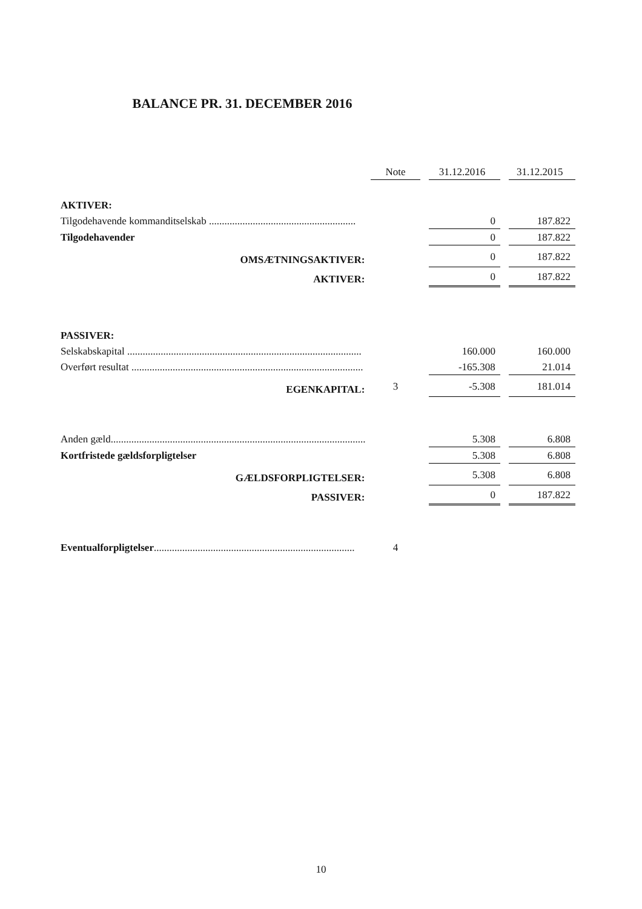BALANCE PR. 31. DECEMBER 2016
| | Note | | 31.12.2016 | | 31.12.2015 |
| AKTIVER: | | | | | |
| Tilgodehavende kommanditselskab ......................................................... | | | 0 | | 187.822 |
| Tilgodehavender | | | 0 | | 187.822 |
| OMSÆTNINGSAKTIVER: | | | 0 | | 187.822 |
| AKTIVER: | | | 0 | | 187.822 |
| PASSIVER: | | | | | |
| Selskabskapital ........................................................................................... | | | 160.000 | | 160.000 |
| Overført resultat .......................................................................................... | | | -165.308 | | 21.014 |
| EGENKAPITAL: | 3 | | -5.308 | | 181.014 |
| Anden gæld................................................................................................... | | | 5.308 | | 6.808 |
| Kortfristede gældsforpligtelser | | | 5.308 | | 6.808 |
| GÆLDSFORPLIGTELSER: | | | 5.308 | | 6.808 |
| PASSIVER: | | | 0 | | 187.822 |
| Eventualforpligtelser .............................................................................. | 4 | | | | |
10